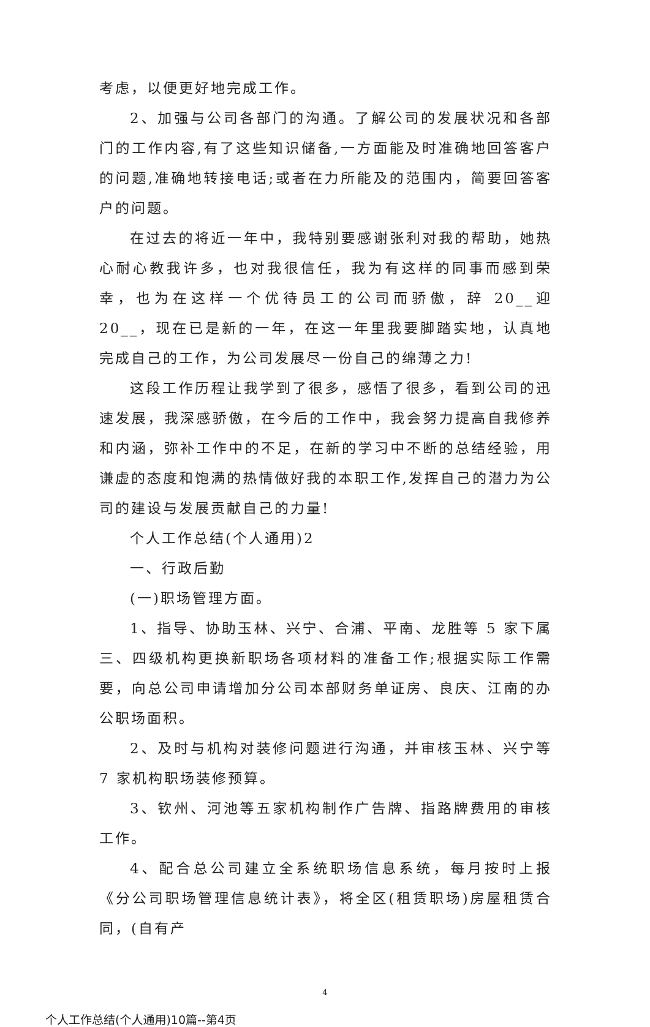考虑，以便更好地完成工作。
2、加强与公司各部门的沟通。了解公司的发展状况和各部门的工作内容,有了这些知识储备,一方面能及时准确地回答客户的问题,准确地转接电话;或者在力所能及的范围内，简要回答客户的问题。
在过去的将近一年中，我特别要感谢张利对我的帮助，她热心耐心教我许多，也对我很信任，我为有这样的同事而感到荣幸，也为在这样一个优待员工的公司而骄傲，辞 20__迎 20__，现在已是新的一年，在这一年里我要脚踏实地，认真地完成自己的工作，为公司发展尽一份自己的绵薄之力!
这段工作历程让我学到了很多，感悟了很多，看到公司的迅速发展，我深感骄傲，在今后的工作中，我会努力提高自我修养和内涵，弥补工作中的不足，在新的学习中不断的总结经验，用谦虚的态度和饱满的热情做好我的本职工作,发挥自己的潜力为公司的建设与发展贡献自己的力量!
个人工作总结(个人通用)2
一、行政后勤
(一)职场管理方面。
1、指导、协助玉林、兴宁、合浦、平南、龙胜等 5 家下属三、四级机构更换新职场各项材料的准备工作;根据实际工作需要，向总公司申请增加分公司本部财务单证房、良庆、江南的办公职场面积。
2、及时与机构对装修问题进行沟通，并审核玉林、兴宁等 7 家机构职场装修预算。
3、钦州、河池等五家机构制作广告牌、指路牌费用的审核工作。
4、配合总公司建立全系统职场信息系统，每月按时上报《分公司职场管理信息统计表》，将全区(租赁职场)房屋租赁合同，(自有产
4
个人工作总结(个人通用)10篇--第4页